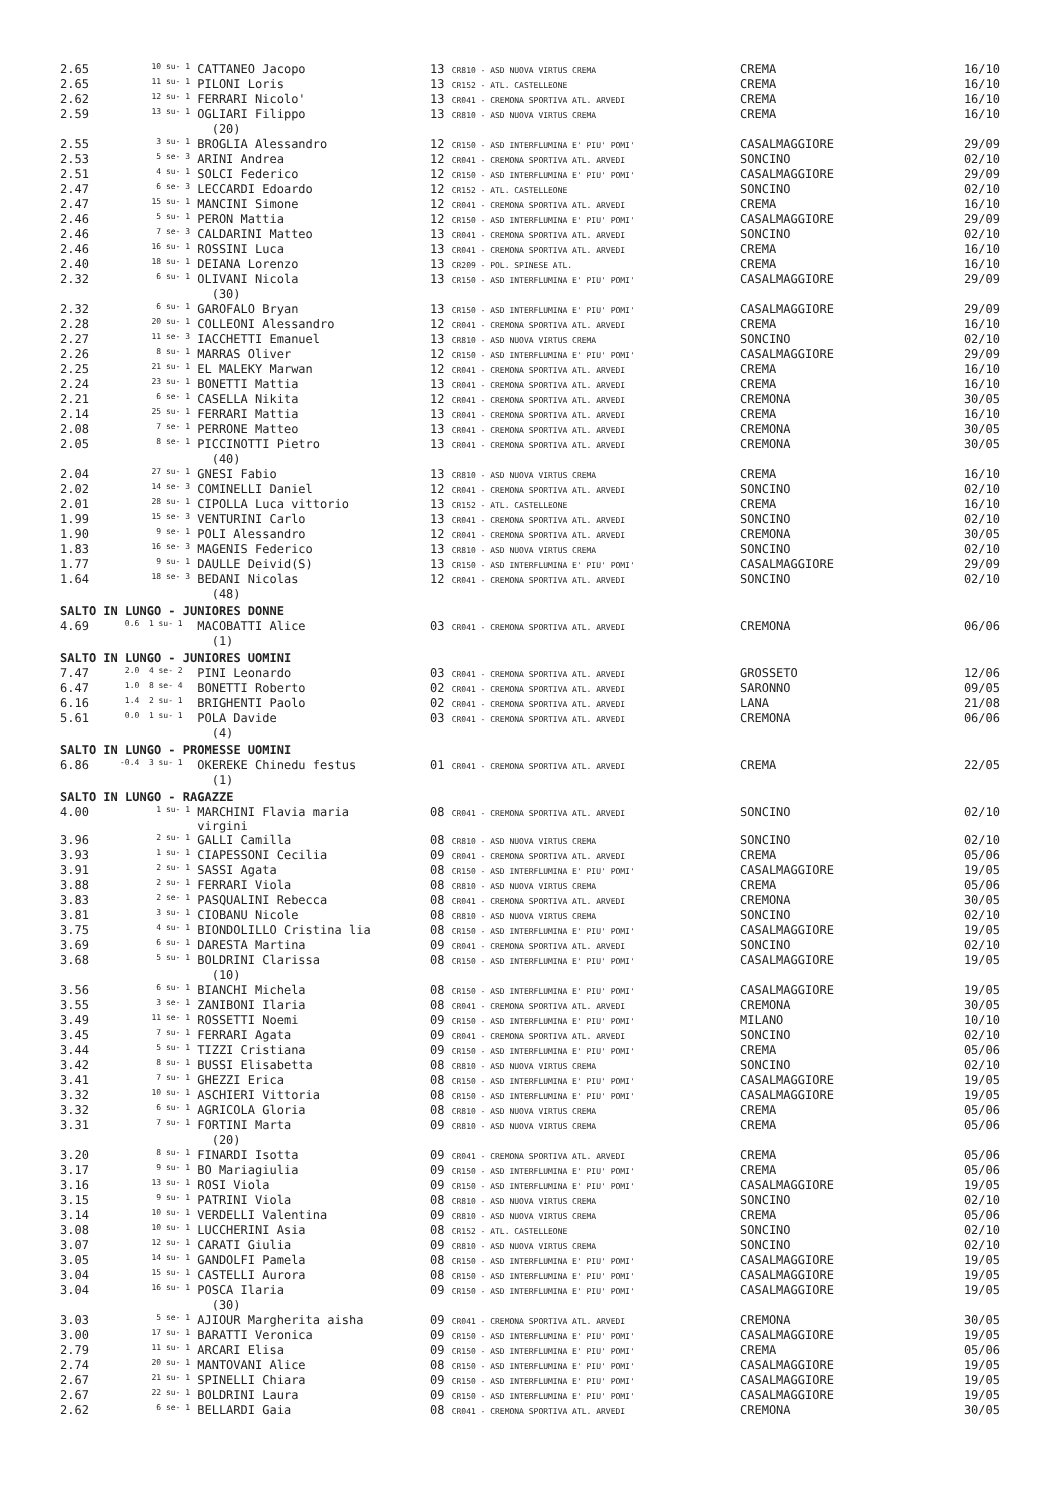| 2.65 | 10 su- 1 | CATTANEO Jacopo | 13 CR810 - ASD NUOVA VIRTUS CREMA | CREMA | 16/10 |
| 2.65 | 11 su- 1 | PILONI Loris | 13 CR152 - ATL. CASTELLEONE | CREMA | 16/10 |
| 2.62 | 12 su- 1 | FERRARI Nicolo' | 13 CR041 - CREMONA SPORTIVA ATL. ARVEDI | CREMA | 16/10 |
| 2.59 | 13 su- 1 | OGLIARI Filippo | 13 CR810 - ASD NUOVA VIRTUS CREMA | CREMA | 16/10 |
| | | (20) | | | |
| 2.55 | 3 su- 1 | BROGLIA Alessandro | 12 CR150 - ASD INTERFLUMINA E' PIU' POMI' | CASALMAGGIORE | 29/09 |
| 2.53 | 5 se- 3 | ARINI Andrea | 12 CR041 - CREMONA SPORTIVA ATL. ARVEDI | SONCINO | 02/10 |
| 2.51 | 4 su- 1 | SOLCI Federico | 12 CR150 - ASD INTERFLUMINA E' PIU' POMI' | CASALMAGGIORE | 29/09 |
| 2.47 | 6 se- 3 | LECCARDI Edoardo | 12 CR152 - ATL. CASTELLEONE | SONCINO | 02/10 |
| 2.47 | 15 su- 1 | MANCINI Simone | 12 CR041 - CREMONA SPORTIVA ATL. ARVEDI | CREMA | 16/10 |
| 2.46 | 5 su- 1 | PERON Mattia | 12 CR150 - ASD INTERFLUMINA E' PIU' POMI' | CASALMAGGIORE | 29/09 |
| 2.46 | 7 se- 3 | CALDARINI Matteo | 13 CR041 - CREMONA SPORTIVA ATL. ARVEDI | SONCINO | 02/10 |
| 2.46 | 16 su- 1 | ROSSINI Luca | 13 CR041 - CREMONA SPORTIVA ATL. ARVEDI | CREMA | 16/10 |
| 2.40 | 18 su- 1 | DEIANA Lorenzo | 13 CR209 - POL. SPINESE ATL. | CREMA | 16/10 |
| 2.32 | 6 su- 1 | OLIVANI Nicola | 13 CR150 - ASD INTERFLUMINA E' PIU' POMI' | CASALMAGGIORE | 29/09 |
| | | (30) | | | |
| 2.32 | 6 su- 1 | GAROFALO Bryan | 13 CR150 - ASD INTERFLUMINA E' PIU' POMI' | CASALMAGGIORE | 29/09 |
| 2.28 | 20 su- 1 | COLLEONI Alessandro | 12 CR041 - CREMONA SPORTIVA ATL. ARVEDI | CREMA | 16/10 |
| 2.27 | 11 se- 3 | IACCHETTI Emanuel | 13 CR810 - ASD NUOVA VIRTUS CREMA | SONCINO | 02/10 |
| 2.26 | 8 su- 1 | MARRAS Oliver | 12 CR150 - ASD INTERFLUMINA E' PIU' POMI' | CASALMAGGIORE | 29/09 |
| 2.25 | 21 su- 1 | EL MALEKY Marwan | 12 CR041 - CREMONA SPORTIVA ATL. ARVEDI | CREMA | 16/10 |
| 2.24 | 23 su- 1 | BONETTI Mattia | 13 CR041 - CREMONA SPORTIVA ATL. ARVEDI | CREMA | 16/10 |
| 2.21 | 6 se- 1 | CASELLA Nikita | 12 CR041 - CREMONA SPORTIVA ATL. ARVEDI | CREMONA | 30/05 |
| 2.14 | 25 su- 1 | FERRARI Mattia | 13 CR041 - CREMONA SPORTIVA ATL. ARVEDI | CREMA | 16/10 |
| 2.08 | 7 se- 1 | PERRONE Matteo | 13 CR041 - CREMONA SPORTIVA ATL. ARVEDI | CREMONA | 30/05 |
| 2.05 | 8 se- 1 | PICCINOTTI Pietro | 13 CR041 - CREMONA SPORTIVA ATL. ARVEDI | CREMONA | 30/05 |
| | | (40) | | | |
| 2.04 | 27 su- 1 | GNESI Fabio | 13 CR810 - ASD NUOVA VIRTUS CREMA | CREMA | 16/10 |
| 2.02 | 14 se- 3 | COMINELLI Daniel | 12 CR041 - CREMONA SPORTIVA ATL. ARVEDI | SONCINO | 02/10 |
| 2.01 | 28 su- 1 | CIPOLLA Luca vittorio | 13 CR152 - ATL. CASTELLEONE | CREMA | 16/10 |
| 1.99 | 15 se- 3 | VENTURINI Carlo | 13 CR041 - CREMONA SPORTIVA ATL. ARVEDI | SONCINO | 02/10 |
| 1.90 | 9 se- 1 | POLI Alessandro | 12 CR041 - CREMONA SPORTIVA ATL. ARVEDI | CREMONA | 30/05 |
| 1.83 | 16 se- 3 | MAGENIS Federico | 13 CR810 - ASD NUOVA VIRTUS CREMA | SONCINO | 02/10 |
| 1.77 | 9 su- 1 | DAULLE Deivid(S) | 13 CR150 - ASD INTERFLUMINA E' PIU' POMI' | CASALMAGGIORE | 29/09 |
| 1.64 | 18 se- 3 | BEDANI Nicolas | 12 CR041 - CREMONA SPORTIVA ATL. ARVEDI | SONCINO | 02/10 |
| | | (48) | | | |
| SALTO IN LUNGO - JUNIORES DONNE | | | | | |
| 4.69 | 0.6 1 su- 1 | MACOBATTI Alice | 03 CR041 - CREMONA SPORTIVA ATL. ARVEDI | CREMONA | 06/06 |
| | | (1) | | | |
| SALTO IN LUNGO - JUNIORES UOMINI | | | | | |
| 7.47 | 2.0 4 se- 2 | PINI Leonardo | 03 CR041 - CREMONA SPORTIVA ATL. ARVEDI | GROSSETO | 12/06 |
| 6.47 | 1.0 8 se- 4 | BONETTI Roberto | 02 CR041 - CREMONA SPORTIVA ATL. ARVEDI | SARONNO | 09/05 |
| 6.16 | 1.4 2 su- 1 | BRIGHENTI Paolo | 02 CR041 - CREMONA SPORTIVA ATL. ARVEDI | LANA | 21/08 |
| 5.61 | 0.0 1 su- 1 | POLA Davide | 03 CR041 - CREMONA SPORTIVA ATL. ARVEDI | CREMONA | 06/06 |
| | | (4) | | | |
| SALTO IN LUNGO - PROMESSE UOMINI | | | | | |
| 6.86 | -0.4 3 su- 1 | OKEREKE Chinedu festus | 01 CR041 - CREMONA SPORTIVA ATL. ARVEDI | CREMA | 22/05 |
| | | (1) | | | |
| SALTO IN LUNGO - RAGAZZE | | | | | |
| 4.00 | 1 su- 1 | MARCHINI Flavia maria virgini | 08 CR041 - CREMONA SPORTIVA ATL. ARVEDI | SONCINO | 02/10 |
| 3.96 | 2 su- 1 | GALLI Camilla | 08 CR810 - ASD NUOVA VIRTUS CREMA | SONCINO | 02/10 |
| 3.93 | 1 su- 1 | CIAPESSONI Cecilia | 09 CR041 - CREMONA SPORTIVA ATL. ARVEDI | CREMA | 05/06 |
| 3.91 | 2 su- 1 | SASSI Agata | 08 CR150 - ASD INTERFLUMINA E' PIU' POMI' | CASALMAGGIORE | 19/05 |
| 3.88 | 2 su- 1 | FERRARI Viola | 08 CR810 - ASD NUOVA VIRTUS CREMA | CREMA | 05/06 |
| 3.83 | 2 se- 1 | PASQUALINI Rebecca | 08 CR041 - CREMONA SPORTIVA ATL. ARVEDI | CREMONA | 30/05 |
| 3.81 | 3 su- 1 | CIOBANU Nicole | 08 CR810 - ASD NUOVA VIRTUS CREMA | SONCINO | 02/10 |
| 3.75 | 4 su- 1 | BIONDOLILLO Cristina lia | 08 CR150 - ASD INTERFLUMINA E' PIU' POMI' | CASALMAGGIORE | 19/05 |
| 3.69 | 6 su- 1 | DARESTA Martina | 09 CR041 - CREMONA SPORTIVA ATL. ARVEDI | SONCINO | 02/10 |
| 3.68 | 5 su- 1 | BOLDRINI Clarissa | 08 CR150 - ASD INTERFLUMINA E' PIU' POMI' | CASALMAGGIORE | 19/05 |
| | | (10) | | | |
| 3.56 | 6 su- 1 | BIANCHI Michela | 08 CR150 - ASD INTERFLUMINA E' PIU' POMI' | CASALMAGGIORE | 19/05 |
| 3.55 | 3 se- 1 | ZANIBONI Ilaria | 08 CR041 - CREMONA SPORTIVA ATL. ARVEDI | CREMONA | 30/05 |
| 3.49 | 11 se- 1 | ROSSETTI Noemi | 09 CR150 - ASD INTERFLUMINA E' PIU' POMI' | MILANO | 10/10 |
| 3.45 | 7 su- 1 | FERRARI Agata | 09 CR041 - CREMONA SPORTIVA ATL. ARVEDI | SONCINO | 02/10 |
| 3.44 | 5 su- 1 | TIZZI Cristiana | 09 CR150 - ASD INTERFLUMINA E' PIU' POMI' | CREMA | 05/06 |
| 3.42 | 8 su- 1 | BUSSI Elisabetta | 08 CR810 - ASD NUOVA VIRTUS CREMA | SONCINO | 02/10 |
| 3.41 | 7 su- 1 | GHEZZI Erica | 08 CR150 - ASD INTERFLUMINA E' PIU' POMI' | CASALMAGGIORE | 19/05 |
| 3.32 | 10 su- 1 | ASCHIERI Vittoria | 08 CR150 - ASD INTERFLUMINA E' PIU' POMI' | CASALMAGGIORE | 19/05 |
| 3.32 | 6 su- 1 | AGRICOLA Gloria | 08 CR810 - ASD NUOVA VIRTUS CREMA | CREMA | 05/06 |
| 3.31 | 7 su- 1 | FORTINI Marta | 09 CR810 - ASD NUOVA VIRTUS CREMA | CREMA | 05/06 |
| | | (20) | | | |
| 3.20 | 8 su- 1 | FINARDI Isotta | 09 CR041 - CREMONA SPORTIVA ATL. ARVEDI | CREMA | 05/06 |
| 3.17 | 9 su- 1 | BO Mariagiulia | 09 CR150 - ASD INTERFLUMINA E' PIU' POMI' | CREMA | 05/06 |
| 3.16 | 13 su- 1 | ROSI Viola | 09 CR150 - ASD INTERFLUMINA E' PIU' POMI' | CASALMAGGIORE | 19/05 |
| 3.15 | 9 su- 1 | PATRINI Viola | 08 CR810 - ASD NUOVA VIRTUS CREMA | SONCINO | 02/10 |
| 3.14 | 10 su- 1 | VERDELLI Valentina | 09 CR810 - ASD NUOVA VIRTUS CREMA | CREMA | 05/06 |
| 3.08 | 10 su- 1 | LUCCHERINI Asia | 08 CR152 - ATL. CASTELLEONE | SONCINO | 02/10 |
| 3.07 | 12 su- 1 | CARATI Giulia | 09 CR810 - ASD NUOVA VIRTUS CREMA | SONCINO | 02/10 |
| 3.05 | 14 su- 1 | GANDOLFI Pamela | 08 CR150 - ASD INTERFLUMINA E' PIU' POMI' | CASALMAGGIORE | 19/05 |
| 3.04 | 15 su- 1 | CASTELLI Aurora | 08 CR150 - ASD INTERFLUMINA E' PIU' POMI' | CASALMAGGIORE | 19/05 |
| 3.04 | 16 su- 1 | POSCA Ilaria | 09 CR150 - ASD INTERFLUMINA E' PIU' POMI' | CASALMAGGIORE | 19/05 |
| | | (30) | | | |
| 3.03 | 5 se- 1 | AJIOUR Margherita aisha | 09 CR041 - CREMONA SPORTIVA ATL. ARVEDI | CREMONA | 30/05 |
| 3.00 | 17 su- 1 | BARATTI Veronica | 09 CR150 - ASD INTERFLUMINA E' PIU' POMI' | CASALMAGGIORE | 19/05 |
| 2.79 | 11 su- 1 | ARCARI Elisa | 09 CR150 - ASD INTERFLUMINA E' PIU' POMI' | CREMA | 05/06 |
| 2.74 | 20 su- 1 | MANTOVANI Alice | 08 CR150 - ASD INTERFLUMINA E' PIU' POMI' | CASALMAGGIORE | 19/05 |
| 2.67 | 21 su- 1 | SPINELLI Chiara | 09 CR150 - ASD INTERFLUMINA E' PIU' POMI' | CASALMAGGIORE | 19/05 |
| 2.67 | 22 su- 1 | BOLDRINI Laura | 09 CR150 - ASD INTERFLUMINA E' PIU' POMI' | CASALMAGGIORE | 19/05 |
| 2.62 | 6 se- 1 | BELLARDI Gaia | 08 CR041 - CREMONA SPORTIVA ATL. ARVEDI | CREMONA | 30/05 |